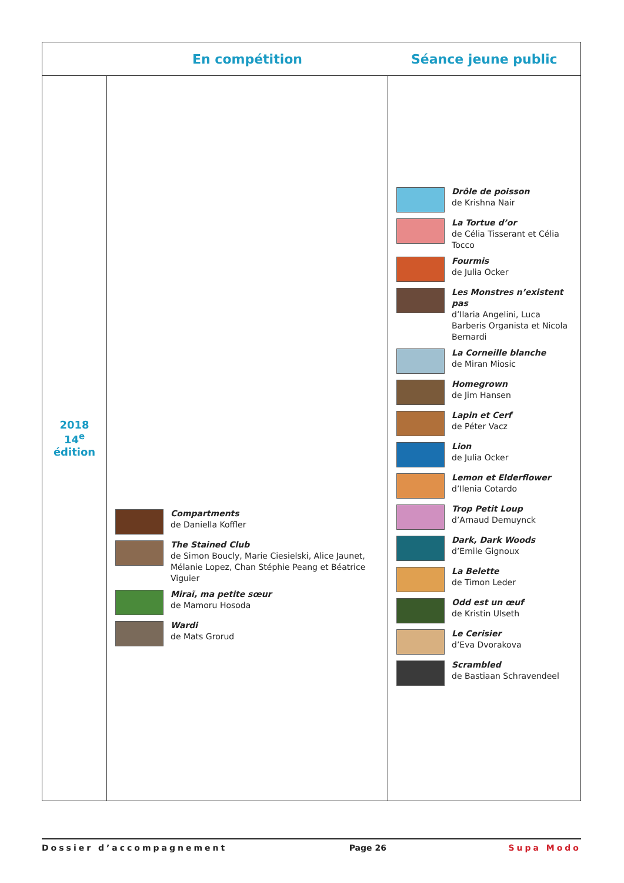| | En compétition | Séance jeune public |
| --- | --- | --- |
| 2018 14<sup>e</sup> édition | Compartments de Daniella Koffler The Stained Club de Simon Boucly, Marie Ciesielski, Alice Jaunet, Mélanie Lopez, Chan Stéphie Peang et Béatrice Viguier Miraï, ma petite sœur de Mamoru Hosoda Wardi de Mats Grorud | Drôle de poisson de Krishna Nair La Tortue d’or de Célia Tisserant et Célia Tocco Fourmis de Julia Ocker Les Monstres n’existent pas d’Ilaria Angelini, Luca Barberis Organista et Nicola Bernardi La Corneille blanche de Miran Miosic Homegrown de Jim Hansen Lapin et Cerf de Péter Vacz Lion de Julia Ocker Lemon et Elderflower d’Ilenia Cotardo Trop Petit Loup d’Arnaud Demuynck Dark, Dark Woods d’Emile Gignoux La Belette de Timon Leder Odd est un œuf de Kristin Ulseth Le Cerisier d’Eva Dvorakova Scrambled de Bastiaan Schravendeel |
Dossier d’accompagnement Page 26 Supa Modo